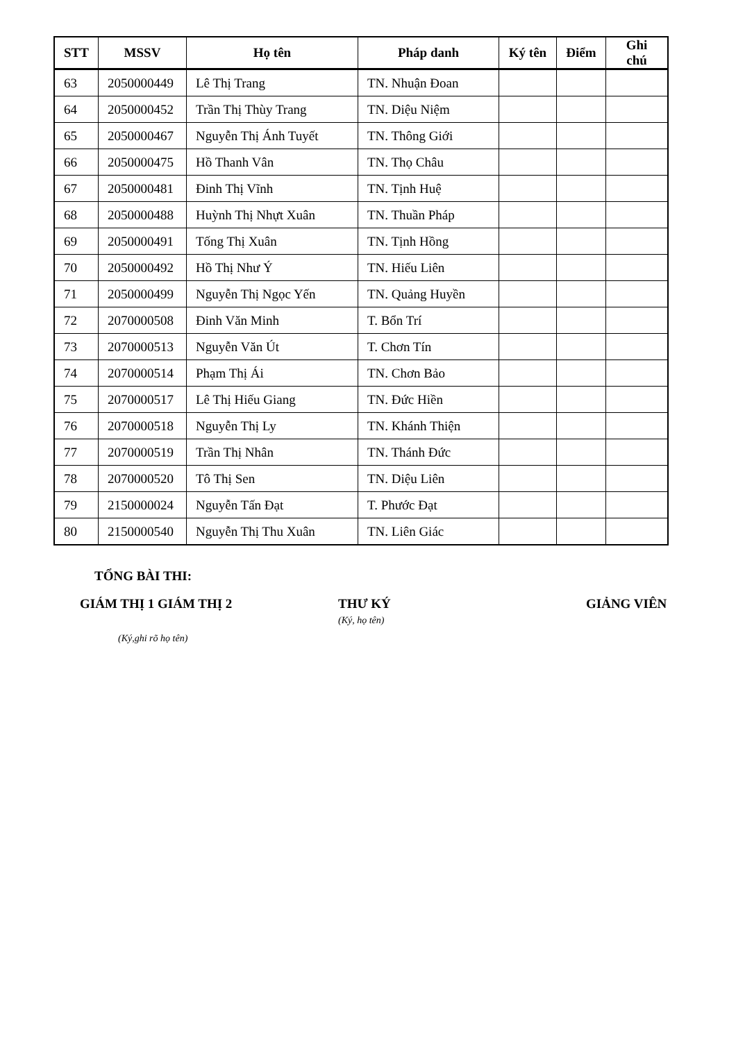| STT | MSSV | Họ tên | Pháp danh | Ký tên | Điểm | Ghi chú |
| --- | --- | --- | --- | --- | --- | --- |
| 63 | 2050000449 | Lê Thị Trang | TN. Nhuận Đoan | | | |
| 64 | 2050000452 | Trần Thị Thùy Trang | TN. Diệu Niệm | | | |
| 65 | 2050000467 | Nguyễn Thị Ánh Tuyết | TN. Thông Giới | | | |
| 66 | 2050000475 | Hồ Thanh Vân | TN. Thọ Châu | | | |
| 67 | 2050000481 | Đinh Thị Vĩnh | TN. Tịnh Huệ | | | |
| 68 | 2050000488 | Huỳnh Thị Nhựt Xuân | TN. Thuần Pháp | | | |
| 69 | 2050000491 | Tống Thị Xuân | TN. Tịnh Hồng | | | |
| 70 | 2050000492 | Hồ Thị Như Ý | TN. Hiếu Liên | | | |
| 71 | 2050000499 | Nguyễn Thị Ngọc Yến | TN. Quảng Huyền | | | |
| 72 | 2070000508 | Đinh Văn Minh | T. Bổn Trí | | | |
| 73 | 2070000513 | Nguyễn Văn Út | T. Chơn Tín | | | |
| 74 | 2070000514 | Phạm Thị Ái | TN. Chơn Bảo | | | |
| 75 | 2070000517 | Lê Thị Hiếu Giang | TN. Đức Hiền | | | |
| 76 | 2070000518 | Nguyễn Thị Ly | TN. Khánh Thiện | | | |
| 77 | 2070000519 | Trần Thị Nhân | TN. Thánh Đức | | | |
| 78 | 2070000520 | Tô Thị Sen | TN. Diệu Liên | | | |
| 79 | 2150000024 | Nguyễn Tấn Đạt | T. Phước Đạt | | | |
| 80 | 2150000540 | Nguyễn Thị Thu Xuân | TN. Liên Giác | | | |
TỔNG BÀI THI:
GIÁM THỊ 1
GIÁM THỊ 2 THƯ KÝ
(Ký, họ tên)
GIẢNG VIÊN
(Ký,ghi rõ họ tên)